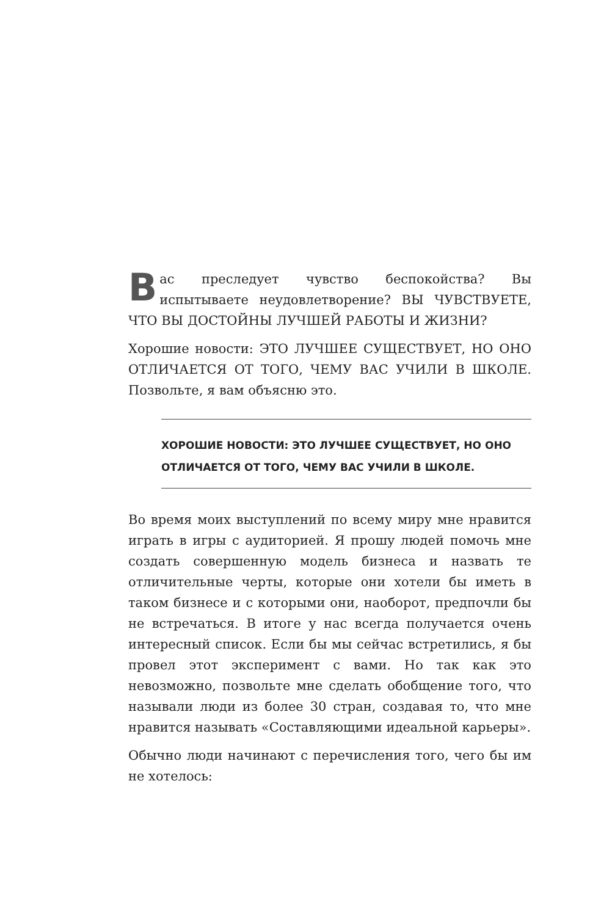Вас преследует чувство беспокойства? Вы испытываете неудовлетворение? ВЫ ЧУВСТВУЕТЕ, ЧТО ВЫ ДОСТОЙНЫ ЛУЧШЕЙ РАБОТЫ И ЖИЗНИ?
Хорошие новости: ЭТО ЛУЧШЕЕ СУЩЕСТВУЕТ, НО ОНО ОТЛИЧАЕТСЯ ОТ ТОГО, ЧЕМУ ВАС УЧИЛИ В ШКОЛЕ. Позвольте, я вам объясню это.
ХОРОШИЕ НОВОСТИ: ЭТО ЛУЧШЕЕ СУЩЕСТВУЕТ, НО ОНО ОТЛИЧАЕТСЯ ОТ ТОГО, ЧЕМУ ВАС УЧИЛИ В ШКОЛЕ.
Во время моих выступлений по всему миру мне нравится играть в игры с аудиторией. Я прошу людей помочь мне создать совершенную модель бизнеса и назвать те отличительные черты, которые они хотели бы иметь в таком бизнесе и с которыми они, наоборот, предпочли бы не встречаться. В итоге у нас всегда получается очень интересный список. Если бы мы сейчас встретились, я бы провел этот эксперимент с вами. Но так как это невозможно, позвольте мне сделать обобщение того, что называли люди из более 30 стран, создавая то, что мне нравится называть «Составляющими идеальной карьеры».
Обычно люди начинают с перечисления того, чего бы им не хотелось: